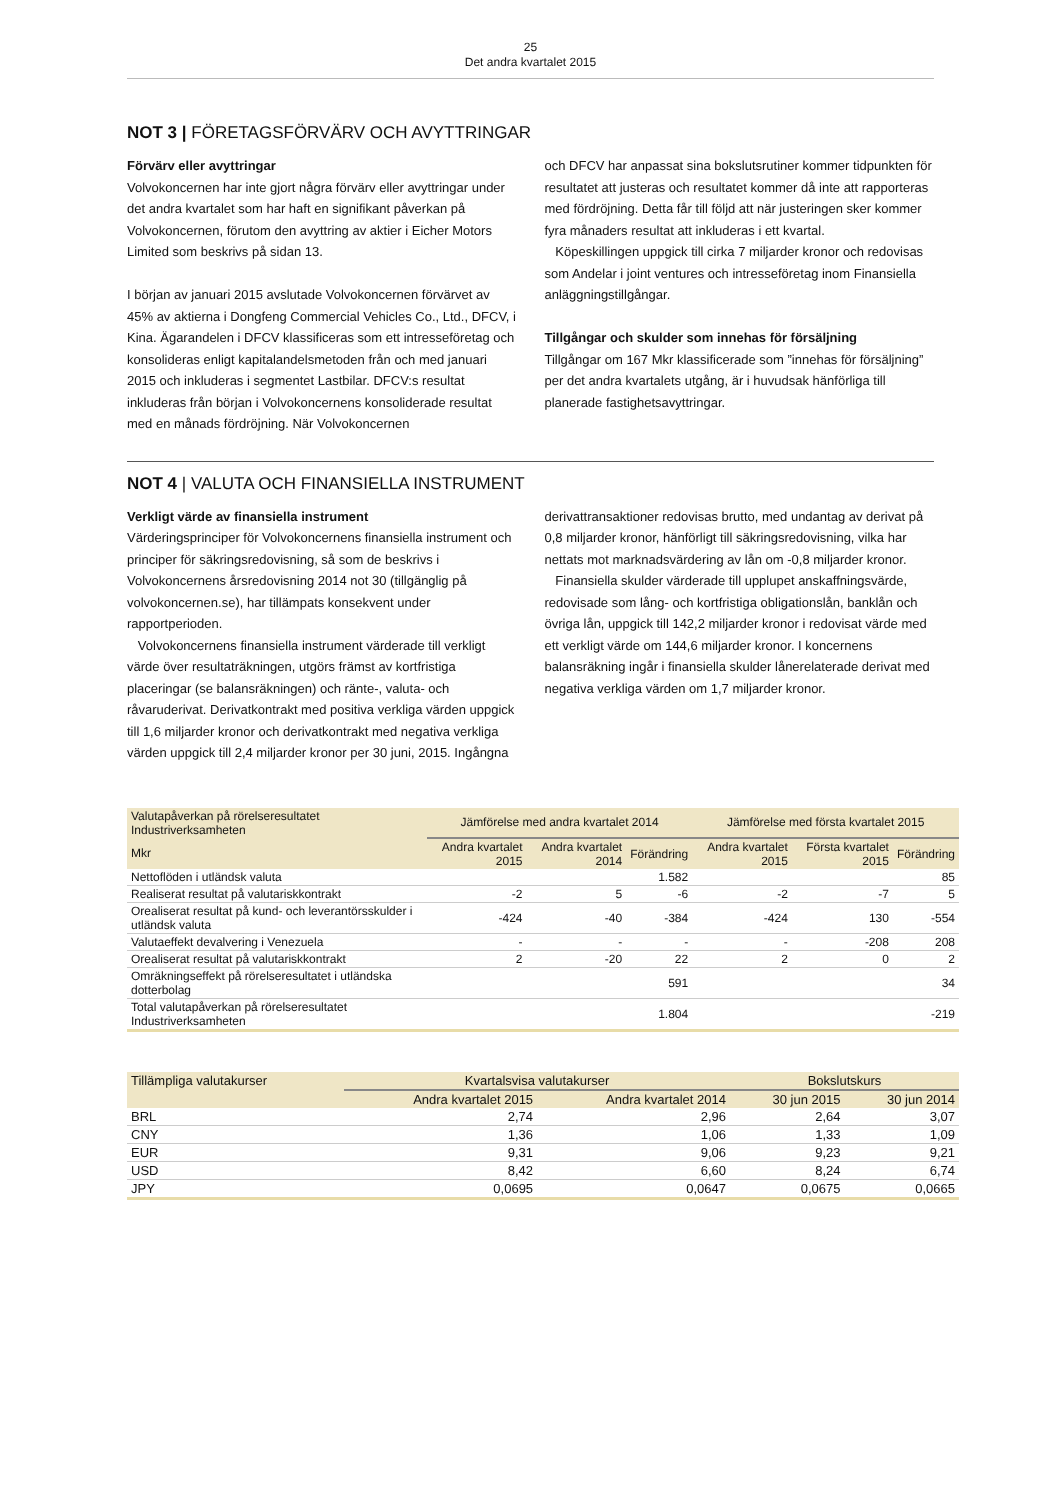25
Det andra kvartalet 2015
NOT 3 | FÖRETAGSFÖRVÄRV OCH AVYTTRINGAR
Förvärv eller avyttringar
Volvokoncernen har inte gjort några förvärv eller avyttringar under det andra kvartalet som har haft en signifikant påverkan på Volvokoncernen, förutom den avyttring av aktier i Eicher Motors Limited som beskrivs på sidan 13.
I början av januari 2015 avslutade Volvokoncernen förvärvet av 45% av aktierna i Dongfeng Commercial Vehicles Co., Ltd., DFCV, i Kina. Ägarandelen i DFCV klassificeras som ett intresseföretag och konsolideras enligt kapitalandelsmetoden från och med januari 2015 och inkluderas i segmentet Lastbilar. DFCV:s resultat inkluderas från början i Volvokoncernens konsoliderade resultat med en månads fördröjning. När Volvokoncernen
och DFCV har anpassat sina bokslutsrutiner kommer tidpunkten för resultatet att justeras och resultatet kommer då inte att rapporteras med fördröjning. Detta får till följd att när justeringen sker kommer fyra månaders resultat att inkluderas i ett kvartal.
Köpeskillingen uppgick till cirka 7 miljarder kronor och redovisas som Andelar i joint ventures och intresseföretag inom Finansiella anläggningstillgångar.
Tillgångar och skulder som innehas för försäljning
Tillgångar om 167 Mkr klassificerade som ”innehas för försäljning” per det andra kvartalets utgång, är i huvudsak hänförliga till planerade fastighetsavyttringar.
NOT 4 | VALUTA OCH FINANSIELLA INSTRUMENT
Verkligt värde av finansiella instrument
Värderingsprinciper för Volvokoncernens finansiella instrument och principer för säkringsredovisning, så som de beskrivs i Volvokoncernens årsredovisning 2014 not 30 (tillgänglig på volvokoncernen.se), har tillämpats konsekvent under rapportperioden.
Volvokoncernens finansiella instrument värderade till verkligt värde över resultaträkningen, utgörs främst av kortfristiga placeringar (se balansräkningen) och ränte-, valuta- och råvaruderivat. Derivatkontrakt med positiva verkliga värden uppgick till 1,6 miljarder kronor och derivatkontrakt med negativa verkliga värden uppgick till 2,4 miljarder kronor per 30 juni, 2015. Ingångna
derivattransaktioner redovisas brutto, med undantag av derivat på 0,8 miljarder kronor, hänförligt till säkringsredovisning, vilka har nettats mot marknadsvärdering av lån om -0,8 miljarder kronor.
Finansiella skulder värderade till upplupet anskaffningsvärde, redovisade som lång- och kortfristiga obligationslån, banklån och övriga lån, uppgick till 142,2 miljarder kronor i redovisat värde med ett verkligt värde om 144,6 miljarder kronor. I koncernens balansräkning ingår i finansiella skulder lånerelaterade derivat med negativa verkliga värden om 1,7 miljarder kronor.
| Valutapåverkan på rörelseresultatet Industriverksamheten | Jämförelse med andra kvartalet 2014 | | | Jämförelse med första kvartalet 2015 | | |
| Mkr | Andra kvartalet 2015 | Andra kvartalet 2014 | Förändring | Andra kvartalet 2015 | Första kvartalet 2015 | Förändring |
| Nettoflöden i utländsk valuta | | | 1.582 | | | 85 |
| Realiserat resultat på valutariskkontrakt | -2 | 5 | -6 | -2 | -7 | 5 |
| Orealiserat resultat på kund- och leverantörsskulder i utländsk valuta | -424 | -40 | -384 | -424 | 130 | -554 |
| Valutaeffekt devalvering i Venezuela | - | - | - | - | -208 | 208 |
| Orealiserat resultat på valutariskkontrakt | 2 | -20 | 22 | 2 | 0 | 2 |
| Omräkningseffekt på rörelseresultatet i utländska dotterbolag | | | 591 | | | 34 |
| Total valutapåverkan på rörelseresultatet Industriverksamheten | | | 1.804 | | | -219 |
| Tillämpliga valutakurser | Kvartalsvisa valutakurser | | Bokslutskurs | |
| | Andra kvartalet 2015 | Andra kvartalet 2014 | 30 jun 2015 | 30 jun 2014 |
| BRL | 2,74 | 2,96 | 2,64 | 3,07 |
| CNY | 1,36 | 1,06 | 1,33 | 1,09 |
| EUR | 9,31 | 9,06 | 9,23 | 9,21 |
| USD | 8,42 | 6,60 | 8,24 | 6,74 |
| JPY | 0,0695 | 0,0647 | 0,0675 | 0,0665 |